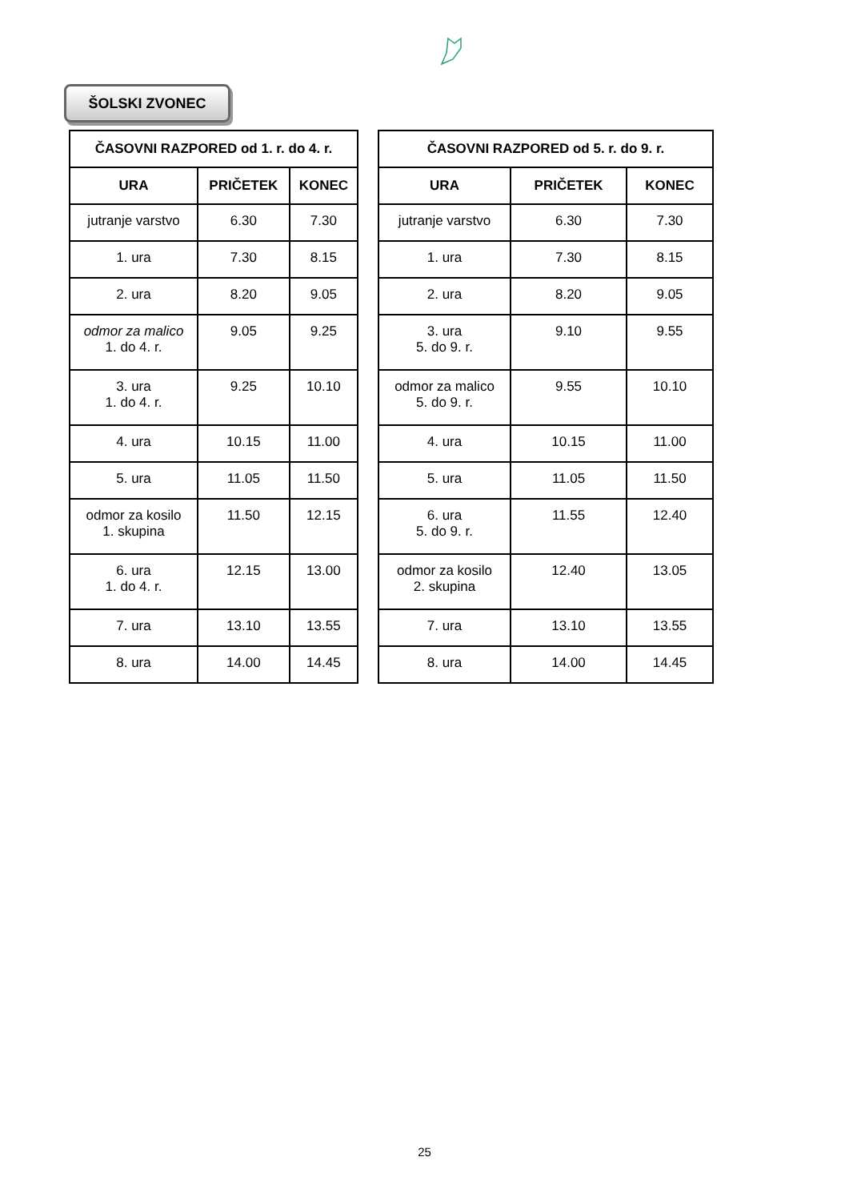ŠOLSKI ZVONEC
| ČASOVNI RAZPORED od 1. r. do 4. r. | | |
| --- | --- | --- |
| URA | PRIČETEK | KONEC |
| jutranje varstvo | 6.30 | 7.30 |
| 1. ura | 7.30 | 8.15 |
| 2. ura | 8.20 | 9.05 |
| odmor za malico 1. do 4. r. | 9.05 | 9.25 |
| 3. ura 1. do 4. r. | 9.25 | 10.10 |
| 4. ura | 10.15 | 11.00 |
| 5. ura | 11.05 | 11.50 |
| odmor za kosilo 1. skupina | 11.50 | 12.15 |
| 6. ura 1. do 4. r. | 12.15 | 13.00 |
| 7. ura | 13.10 | 13.55 |
| 8. ura | 14.00 | 14.45 |
| ČASOVNI RAZPORED od 5. r. do 9. r. | | |
| --- | --- | --- |
| URA | PRIČETEK | KONEC |
| jutranje varstvo | 6.30 | 7.30 |
| 1. ura | 7.30 | 8.15 |
| 2. ura | 8.20 | 9.05 |
| 3. ura 5. do 9. r. | 9.10 | 9.55 |
| odmor za malico 5. do 9. r. | 9.55 | 10.10 |
| 4. ura | 10.15 | 11.00 |
| 5. ura | 11.05 | 11.50 |
| 6. ura 5. do 9. r. | 11.55 | 12.40 |
| odmor za kosilo 2. skupina | 12.40 | 13.05 |
| 7. ura | 13.10 | 13.55 |
| 8. ura | 14.00 | 14.45 |
25